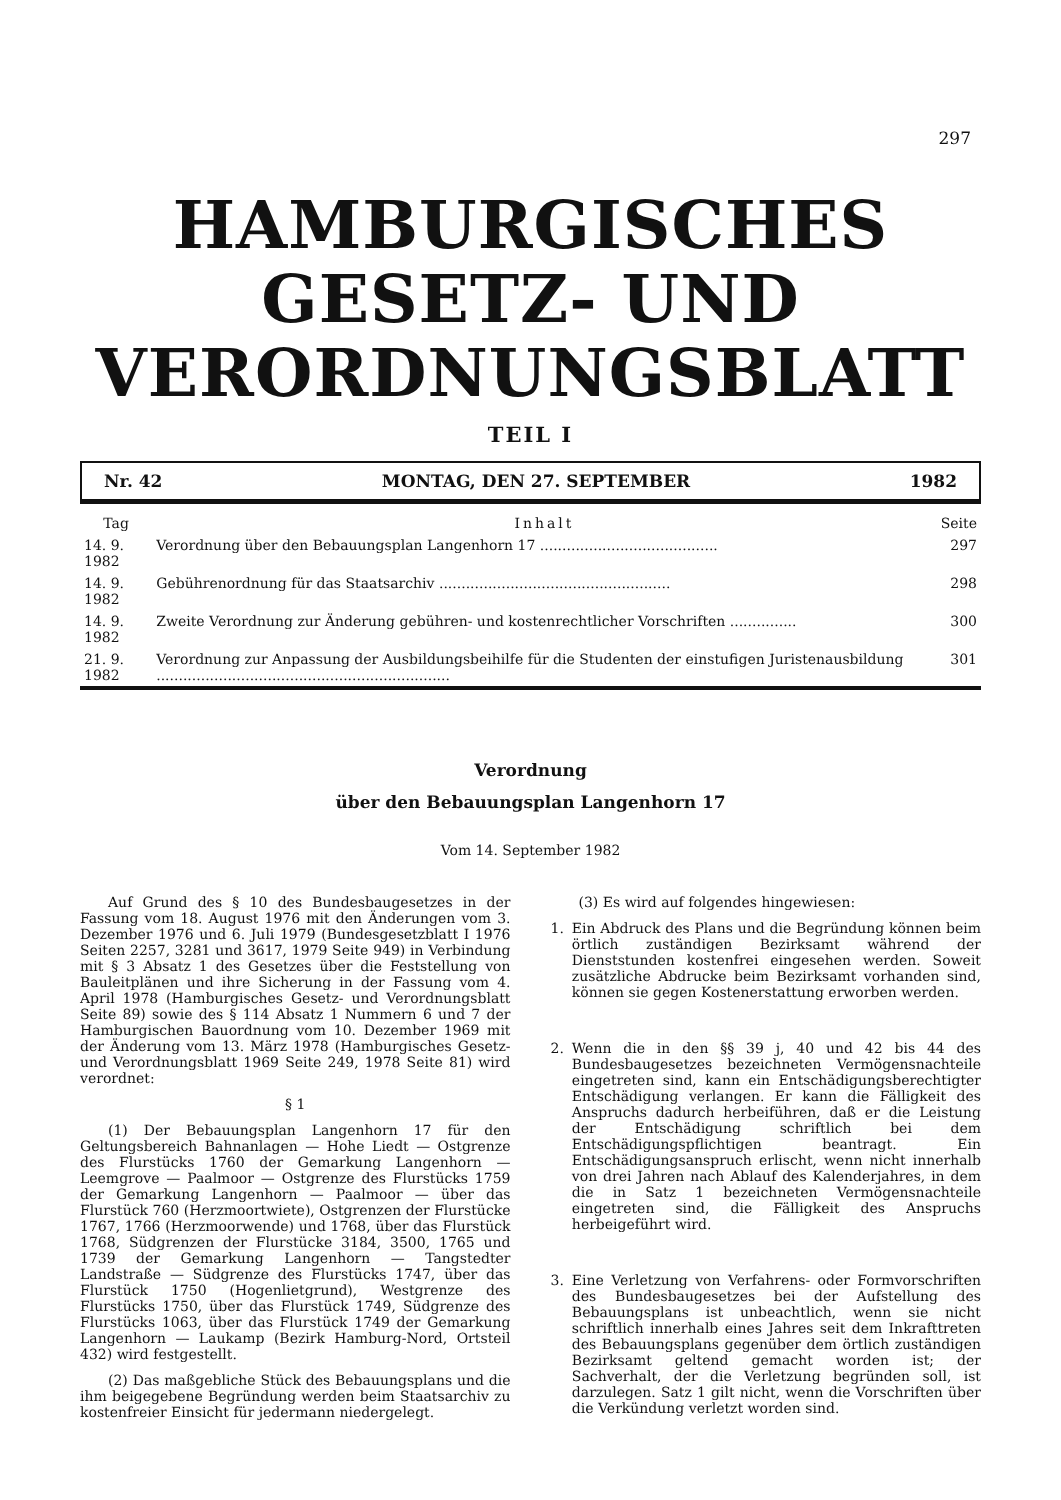297
HAMBURGISCHES
GESETZ- UND
VERORDNUNGSBLATT
TEIL I
Nr. 42 MONTAG, DEN 27. SEPTEMBER 1982
| Tag | Inhalt | Seite |
| --- | --- | --- |
| 14. 9. 1982 | Verordnung über den Bebauungsplan Langenhorn 17 ........................................ | 297 |
| 14. 9. 1982 | Gebührenordnung für das Staatsarchiv .................................................... | 298 |
| 14. 9. 1982 | Zweite Verordnung zur Änderung gebühren- und kostenrechtlicher Vorschriften ............... | 300 |
| 21. 9. 1982 | Verordnung zur Anpassung der Ausbildungsbeihilfe für die Studenten der einstufigen Juristenausbildung .................................................................. | 301 |
Verordnung
über den Bebauungsplan Langenhorn 17
Vom 14. September 1982
Auf Grund des § 10 des Bundesbaugesetzes in der Fassung vom 18. August 1976 mit den Änderungen vom 3. Dezember 1976 und 6. Juli 1979 (Bundesgesetzblatt I 1976 Seiten 2257, 3281 und 3617, 1979 Seite 949) in Verbindung mit § 3 Absatz 1 des Gesetzes über die Feststellung von Bauleitplänen und ihre Sicherung in der Fassung vom 4. April 1978 (Hamburgisches Gesetz- und Verordnungsblatt Seite 89) sowie des § 114 Absatz 1 Nummern 6 und 7 der Hamburgischen Bauordnung vom 10. Dezember 1969 mit der Änderung vom 13. März 1978 (Hamburgisches Gesetz- und Verordnungsblatt 1969 Seite 249, 1978 Seite 81) wird verordnet:
§ 1
(1) Der Bebauungsplan Langenhorn 17 für den Geltungsbereich Bahnanlagen — Hohe Liedt — Ostgrenze des Flurstücks 1760 der Gemarkung Langenhorn — Leemgrove — Paalmoor — Ostgrenze des Flurstücks 1759 der Gemarkung Langenhorn — Paalmoor — über das Flurstück 760 (Herzmoortwiete), Ostgrenzen der Flurstücke 1767, 1766 (Herzmoorwende) und 1768, über das Flurstück 1768, Südgrenzen der Flurstücke 3184, 3500, 1765 und 1739 der Gemarkung Langenhorn — Tangstedter Landstraße — Südgrenze des Flurstücks 1747, über das Flurstück 1750 (Hogenlietgrund), Westgrenze des Flurstücks 1750, über das Flurstück 1749, Südgrenze des Flurstücks 1063, über das Flurstück 1749 der Gemarkung Langenhorn — Laukamp (Bezirk Hamburg-Nord, Ortsteil 432) wird festgestellt.
(2) Das maßgebliche Stück des Bebauungsplans und die ihm beigegebene Begründung werden beim Staatsarchiv zu kostenfreier Einsicht für jedermann niedergelegt.
(3) Es wird auf folgendes hingewiesen:
1. Ein Abdruck des Plans und die Begründung können beim örtlich zuständigen Bezirksamt während der Dienststunden kostenfrei eingesehen werden. Soweit zusätzliche Abdrucke beim Bezirksamt vorhanden sind, können sie gegen Kostenerstattung erworben werden.
2. Wenn die in den §§ 39 j, 40 und 42 bis 44 des Bundesbaugesetzes bezeichneten Vermögensnachteile eingetreten sind, kann ein Entschädigungsberechtigter Entschädigung verlangen. Er kann die Fälligkeit des Anspruchs dadurch herbeiführen, daß er die Leistung der Entschädigung schriftlich bei dem Entschädigungspflichtigen beantragt. Ein Entschädigungsanspruch erlischt, wenn nicht innerhalb von drei Jahren nach Ablauf des Kalenderjahres, in dem die in Satz 1 bezeichneten Vermögensnachteile eingetreten sind, die Fälligkeit des Anspruchs herbeigeführt wird.
3. Eine Verletzung von Verfahrens- oder Formvorschriften des Bundesbaugesetzes bei der Aufstellung des Bebauungsplans ist unbeachtlich, wenn sie nicht schriftlich innerhalb eines Jahres seit dem Inkrafttreten des Bebauungsplans gegenüber dem örtlich zuständigen Bezirksamt geltend gemacht worden ist; der Sachverhalt, der die Verletzung begründen soll, ist darzulegen. Satz 1 gilt nicht, wenn die Vorschriften über die Verkündung verletzt worden sind.